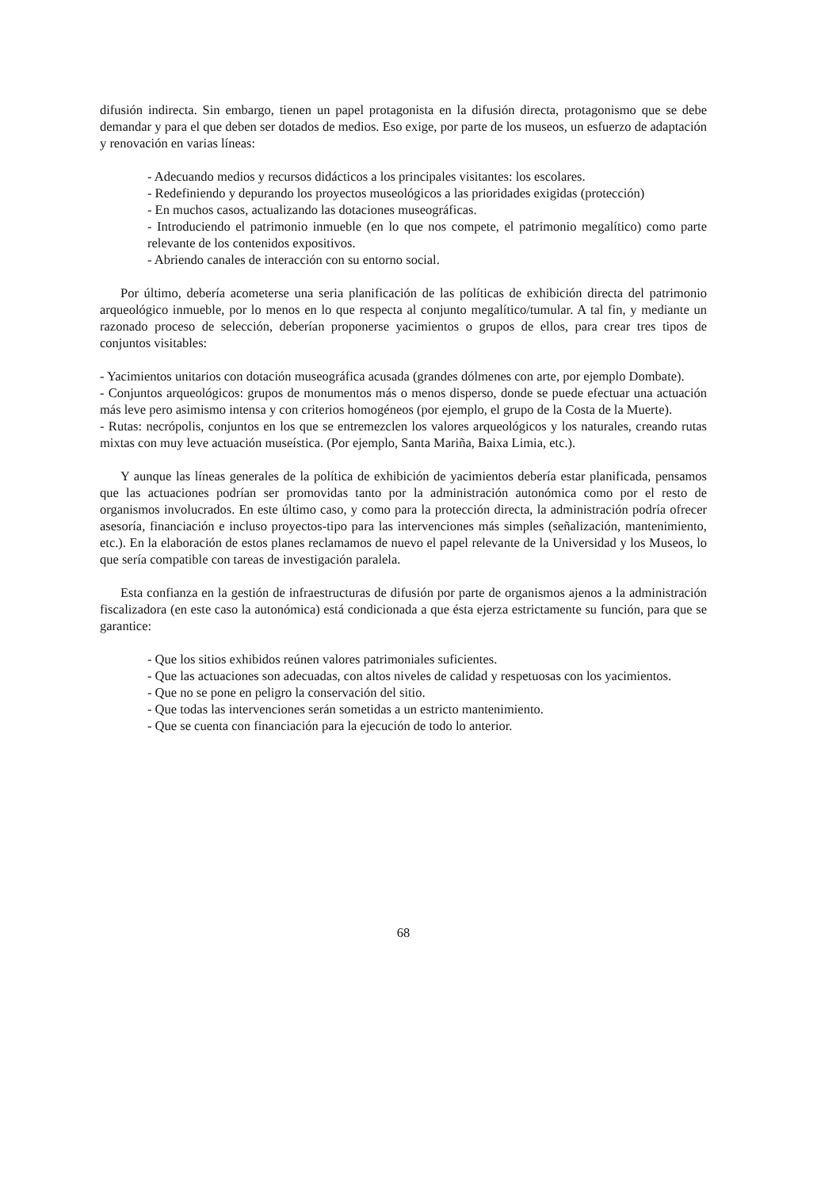difusión indirecta. Sin embargo, tienen un papel protagonista en la difusión directa, protagonismo que se debe demandar y para el que deben ser dotados de medios. Eso exige, por parte de los museos, un esfuerzo de adaptación y renovación en varias líneas:
- Adecuando medios y recursos didácticos a los principales visitantes: los escolares.
- Redefiniendo y depurando los proyectos museológicos a las prioridades exigidas (protección)
- En muchos casos, actualizando las dotaciones museográficas.
- Introduciendo el patrimonio inmueble (en lo que nos compete, el patrimonio megalítico) como parte relevante de los contenidos expositivos.
- Abriendo canales de interacción con su entorno social.
Por último, debería acometerse una seria planificación de las políticas de exhibición directa del patrimonio arqueológico inmueble, por lo menos en lo que respecta al conjunto megalítico/tumular. A tal fin, y mediante un razonado proceso de selección, deberían proponerse yacimientos o grupos de ellos, para crear tres tipos de conjuntos visitables:
- Yacimientos unitarios con dotación museográfica acusada (grandes dólmenes con arte, por ejemplo Dombate).
- Conjuntos arqueológicos: grupos de monumentos más o menos disperso, donde se puede efectuar una actuación más leve pero asimismo intensa y con criterios homogéneos (por ejemplo, el grupo de la Costa de la Muerte).
- Rutas: necrópolis, conjuntos en los que se entremezclen los valores arqueológicos y los naturales, creando rutas mixtas con muy leve actuación museística. (Por ejemplo, Santa Mariña, Baixa Limia, etc.).
Y aunque las líneas generales de la política de exhibición de yacimientos debería estar planificada, pensamos que las actuaciones podrían ser promovidas tanto por la administración autonómica como por el resto de organismos involucrados. En este último caso, y como para la protección directa, la administración podría ofrecer asesoría, financiación e incluso proyectos-tipo para las intervenciones más simples (señalización, mantenimiento, etc.). En la elaboración de estos planes reclamamos de nuevo el papel relevante de la Universidad y los Museos, lo que sería compatible con tareas de investigación paralela.
Esta confianza en la gestión de infraestructuras de difusión por parte de organismos ajenos a la administración fiscalizadora (en este caso la autonómica) está condicionada a que ésta ejerza estrictamente su función, para que se garantice:
- Que los sitios exhibidos reúnen valores patrimoniales suficientes.
- Que las actuaciones son adecuadas, con altos niveles de calidad y respetuosas con los yacimientos.
- Que no se pone en peligro la conservación del sitio.
- Que todas las intervenciones serán sometidas a un estricto mantenimiento.
- Que se cuenta con financiación para la ejecución de todo lo anterior.
68